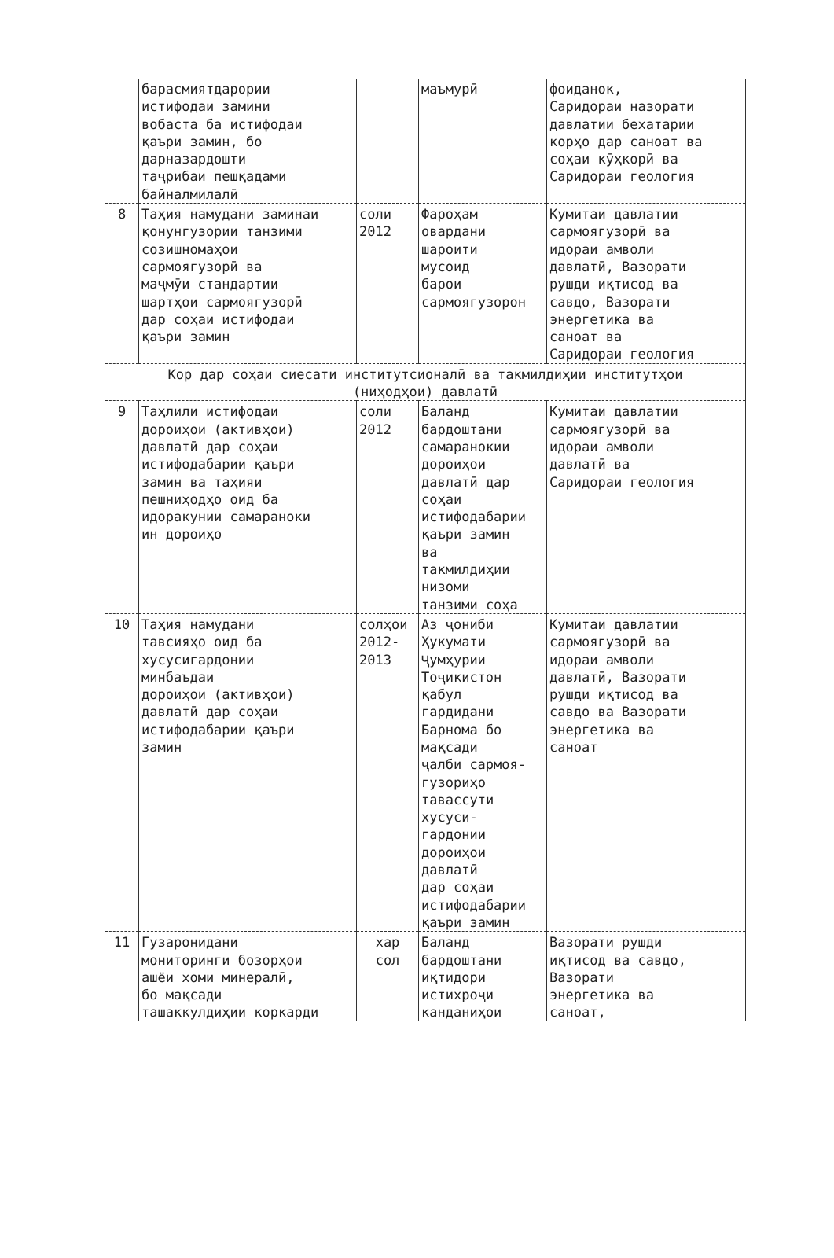| | барасмиятдарории истифодаи замини вобаста ба истифодаи қаъри замин, бо дарназардошти таҷрибаи пешқадами байналмилалӣ | | маъмурӣ | фоиданок, Саридораи назорати давлатии бехатарии корҳо дар саноат ва соҳаи кӯҳкорӣ ва Саридораи геология |
| 8 | Таҳия намудани заминаи қонунгузории танзими созишномаҳои сармоягузорӣ ва маҷмӯи стандартии шартҳои сармоягузорӣ дар соҳаи истифодаи қаъри замин | соли 2012 | Фароҳам овардани шароити мусоид барои сармоягузорон | Кумитаи давлатии сармоягузорӣ ва идораи амволи давлатӣ, Вазорати рушди иқтисод ва савдо, Вазорати энергетика ва саноат ва Саридораи геология |
| Кор дар соҳаи сиесати институтсионалӣ ва такмилдиҳии институтҳои (ниҳодҳои) давлатӣ | | | | |
| 9 | Таҳлили истифодаи дороиҳои (активҳои) давлатӣ дар соҳаи истифодабарии қаъри замин ва таҳияи пешниҳодҳо оид ба идоракунии самараноки ин дороиҳо | соли 2012 | Баланд бардоштани самаранокии дороиҳои давлатӣ дар соҳаи истифодабарии қаъри замин ва такмилдиҳии низоми танзими соҳа | Кумитаи давлатии сармоягузорӣ ва идораи амволи давлатӣ ва Саридораи геология |
| 10 | Таҳия намудани тавсияҳо оид ба хусусигардонии минбаъдаи дороиҳои (активҳои) давлатӣ дар соҳаи истифодабарии қаъри замин | солҳои 2012- 2013 | Аз ҷониби Ҳукумати Ҷумҳурии Тоҷикистон қабул гардидани Барнома бо мақсади ҷалби сармоя- гузориҳо тавассути хусуси- гардонии дороиҳои давлатӣ дар соҳаи истифодабарии қаъри замин | Кумитаи давлатии сармоягузорӣ ва идораи амволи давлатӣ, Вазорати рушди иқтисод ва савдо ва Вазорати энергетика ва саноат |
| 11 | Гузаронидани мониторинги бозорҳои ашёи хоми минералӣ, бо мақсади ташаккулдиҳии коркарди | хар сол | Баланд бардоштани иқтидори истихроҷи канданиҳои | Вазорати рушди иқтисод ва савдо, Вазорати энергетика ва саноат, |